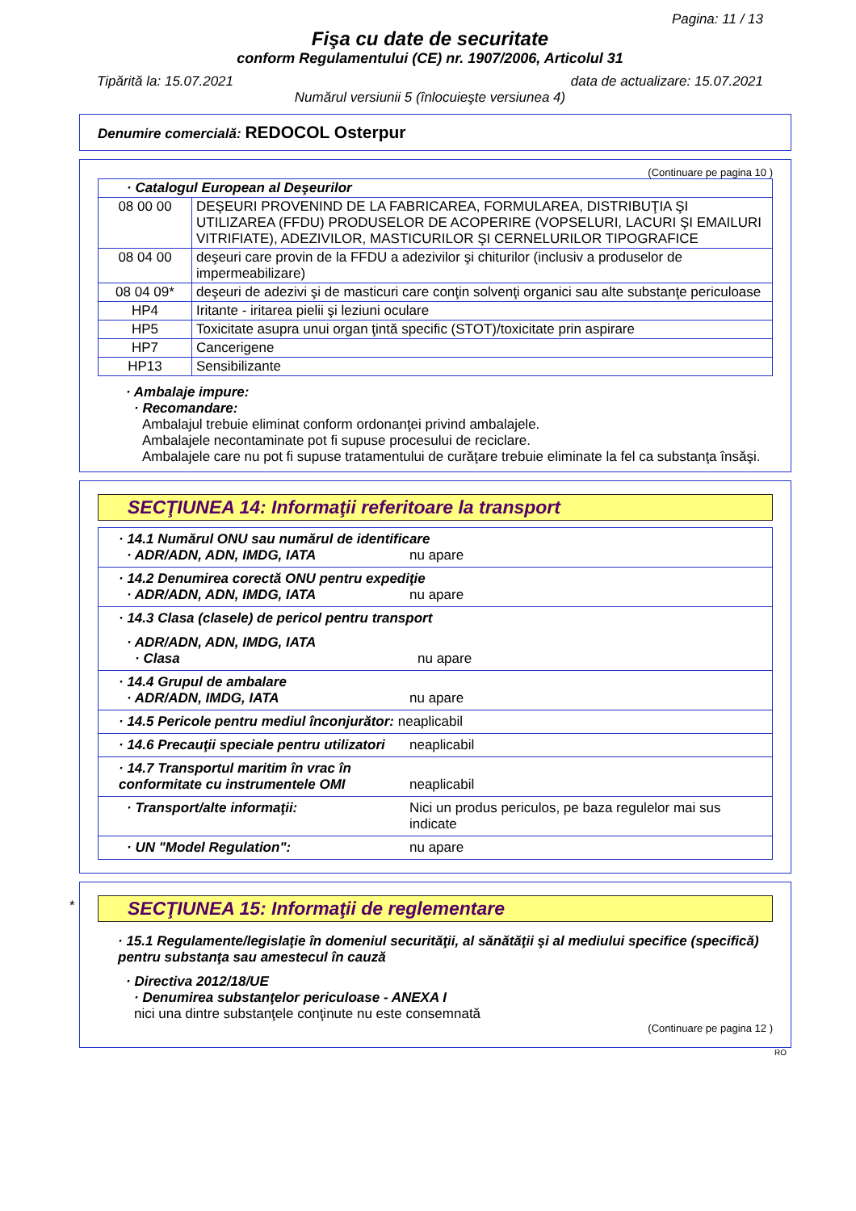Pagina: 11 / 13
Fişa cu date de securitate
conform Regulamentului (CE) nr. 1907/2006, Articolul 31
Tipărită la: 15.07.2021 data de actualizare: 15.07.2021
Numărul versiunii 5 (înlocuieşte versiunea 4)
Denumire comercială: REDOCOL Osterpur
(Continuare pe pagina 10 )
| · Catalogul European al Deşeurilor | |
| 08 00 00 | DEŞEURI PROVENIND DE LA FABRICAREA, FORMULAREA, DISTRIBUŢIA ŞI UTILIZAREA (FFDU) PRODUSELOR DE ACOPERIRE (VOPSELURI, LACURI ŞI EMAILURI VITRIFIATE), ADEZIVILOR, MASTICURILOR ŞI CERNELURILOR TIPOGRAFICE |
| 08 04 00 | deşeuri care provin de la FFDU a adezivilor şi chiturilor (inclusiv a produselor de impermeabilizare) |
| 08 04 09* | deşeuri de adezivi şi de masticuri care conţin solvenţi organici sau alte substanţe periculoase |
| HP4 | Iritante - iritarea pielii şi leziuni oculare |
| HP5 | Toxicitate asupra unui organ ţintă specific (STOT)/toxicitate prin aspirare |
| HP7 | Cancerigene |
| HP13 | Sensibilizante |
· Ambalaje impure:
· Recomandare:
Ambalajul trebuie eliminat conform ordonanţei privind ambalajele.
Ambalajele necontaminate pot fi supuse procesului de reciclare.
Ambalajele care nu pot fi supuse tratamentului de curăţare trebuie eliminate la fel ca substanţa însăşi.
SECŢIUNEA 14: Informaţii referitoare la transport
| · 14.1 Numărul ONU sau numărul de identificare · ADR/ADN, ADN, IMDG, IATA nu apare |
| · 14.2 Denumirea corectă ONU pentru expediţie · ADR/ADN, ADN, IMDG, IATA nu apare |
| · 14.3 Clasa (clasele) de pericol pentru transport · ADR/ADN, ADN, IMDG, IATA · Clasa nu apare |
| · 14.4 Grupul de ambalare · ADR/ADN, IMDG, IATA nu apare |
| · 14.5 Pericole pentru mediul înconjurător: neaplicabil |
| · 14.6 Precauţii speciale pentru utilizatori neaplicabil |
| · 14.7 Transportul maritim în vrac în conformitate cu instrumentele OMI neaplicabil |
| · Transport/alte informaţii: Nici un produs periculos, pe baza regulelor mai sus indicate |
| · UN "Model Regulation": nu apare |
*
SECŢIUNEA 15: Informaţii de reglementare
· 15.1 Regulamente/legislaţie în domeniul securităţii, al sănătăţii şi al mediului specifice (specifică) pentru substanţa sau amestecul în cauză
· Directiva 2012/18/UE
· Denumirea substanţelor periculoase - ANEXA I
nici una dintre substanţele conţinute nu este consemnată
(Continuare pe pagina 12 )
RO